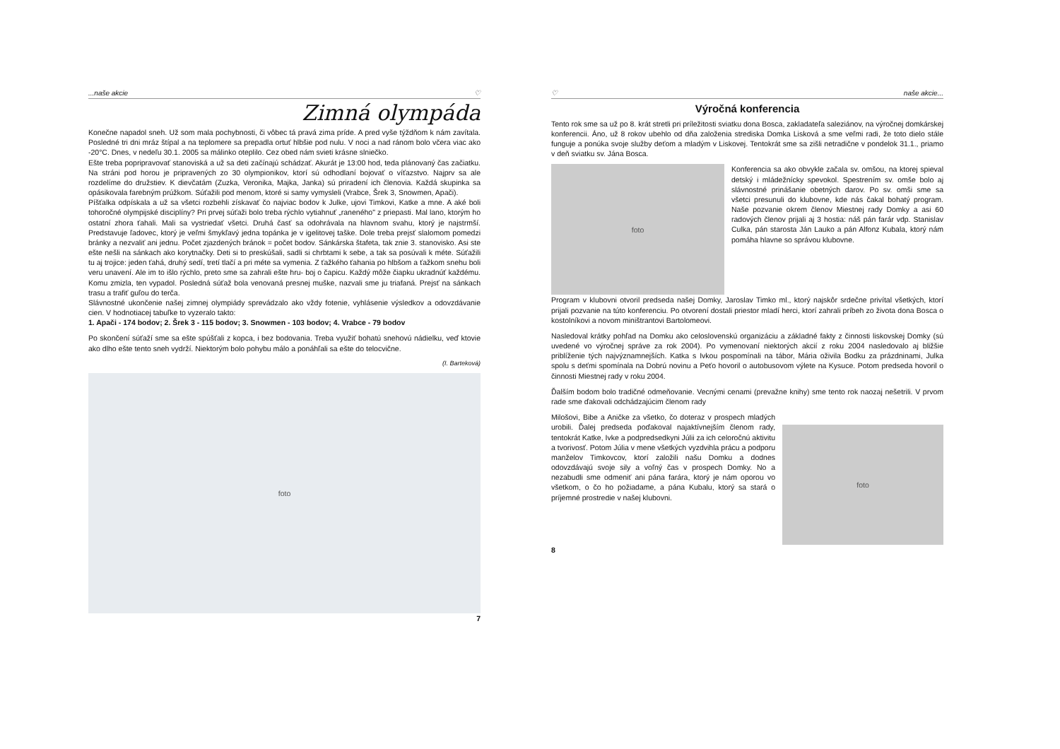...naše akcie ♡
Zimná olympáda
Konečne napadol sneh. Už som mala pochybnosti, či vôbec tá pravá zima príde. A pred vyše týždňom k nám zavítala. Posledné tri dni mráz štípal a na teplomere sa prepadla ortuť hlbšie pod nulu. V noci a nad ránom bolo včera viac ako -20°C. Dnes, v nedeľu 30.1. 2005 sa málinko oteplilo. Cez obed nám svieti krásne slniečko.
Ešte treba popripravovať stanoviská a už sa deti začínajú schádzať. Akurát je 13:00 hod, teda plánovaný čas začiatku. Na stráni pod horou je pripravených zo 30 olympionikov, ktorí sú odhodlaní bojovať o víťazstvo. Najprv sa ale rozdelíme do družstiev. K dievčatám (Zuzka, Veronika, Majka, Janka) sú priradení ich členovia. Každá skupinka sa opásikovala farebným prúžkom. Súťažili pod menom, ktoré si samy vymysleli (Vrabce, Šrek 3, Snowmen, Apači).
Píšťalka odpískala a už sa všetci rozbehli získavať čo najviac bodov k Julke, ujovi Timkovi, Katke a mne. A aké boli tohoročné olympijské disciplíny? Pri prvej súťaži bolo treba rýchlo vytiahnuť „raneného" z priepasti. Mal lano, ktorým ho ostatní zhora ťahali. Mali sa vystriedať všetci. Druhá časť sa odohrávala na hlavnom svahu, ktorý je najstrmší. Predstavuje ľadovec, ktorý je veľmi šmykľavý jedna topánka je v igelitovej taške. Dole treba prejsť slalomom pomedzi bránky a nezvaliť ani jednu. Počet zjazdených bránok = počet bodov. Sánkárska štafeta, tak znie 3. stanovisko. Asi ste ešte nešli na sánkach ako korytnačky. Deti si to preskúšali, sadli si chrbtami k sebe, a tak sa posúvali k méte. Súťažili tu aj trojice: jeden ťahá, druhý sedí, tretí tlačí a pri méte sa vymenia. Z ťažkého ťahania po hlbšom a ťažkom snehu boli veru unavení. Ale im to išlo rýchlo, preto sme sa zahrali ešte hru- boj o čapicu. Každý môže čiapku ukradnúť každému. Komu zmizla, ten vypadol. Posledná súťaž bola venovaná presnej muške, nazvali sme ju triafaná. Prejsť na sánkach trasu a trafiť guľou do terča.
Slávnostné ukončenie našej zimnej olympiády sprevádzalo ako vždy fotenie, vyhlásenie výsledkov a odovzdávanie cien. V hodnotiacej tabuľke to vyzeralo takto:
1. Apači - 174 bodov; 2. Šrek 3 - 115 bodov; 3. Snowmen - 103 bodov; 4. Vrabce - 79 bodov
Po skončení súťaží sme sa ešte spúšťali z kopca, i bez bodovania. Treba využiť bohatú snehovú nádielku, veď ktovie ako dlho ešte tento sneh vydrží. Niektorým bolo pohybu málo a ponáhľali sa ešte do telocvične.
(I. Barteková)
foto
7
♡ naše akcie...
Výročná konferencia
Tento rok sme sa už po 8. krát stretli pri príležitosti sviatku dona Bosca, zakladateľa saleziánov, na výročnej domkárskej konferencii. Áno, už 8 rokov ubehlo od dňa založenia strediska Domka Lisková a sme veľmi radi, že toto dielo stále funguje a ponúka svoje služby deťom a mladým v Liskovej. Tentokrát sme sa zišli netradične v pondelok 31.1., priamo v deň sviatku sv. Jána Bosca.
foto
Konferencia sa ako obvykle začala sv. omšou, na ktorej spieval detský i mládežnícky spevokol. Spestrením sv. omše bolo aj slávnostné prinášanie obetných darov. Po sv. omši sme sa všetci presunuli do klubovne, kde nás čakal bohatý program. Naše pozvanie okrem členov Miestnej rady Domky a asi 60 radových členov prijali aj 3 hostia: náš pán farár vdp. Stanislav Culka, pán starosta Ján Lauko a pán Alfonz Kubala, ktorý nám pomáha hlavne so správou klubovne.
Program v klubovni otvoril predseda našej Domky, Jaroslav Timko ml., ktorý najskôr srdečne privítal všetkých, ktorí prijali pozvanie na túto konferenciu. Po otvorení dostali priestor mladí herci, ktorí zahrali príbeh zo života dona Bosca o kostolníkovi a novom miništrantovi Bartolomeovi.
Nasledoval krátky pohľad na Domku ako celoslovenskú organizáciu a základné fakty z činnosti liskovskej Domky (sú uvedené vo výročnej správe za rok 2004). Po vymenovaní niektorých akcií z roku 2004 nasledovalo aj bližšie priblíženie tých najvýznamnejších. Katka s Ivkou pospomínali na tábor, Mária oživila Bodku za prázdninami, Julka spolu s deťmi spomínala na Dobrú novinu a Peťo hovoril o autobusovom výlete na Kysuce. Potom predseda hovoril o činnosti Miestnej rady v roku 2004.
Ďalším bodom bolo tradičné odmeňovanie. Vecnými cenami (prevažne knihy) sme tento rok naozaj nešetrili. V prvom rade sme ďakovali odchádzajúcim členom rady
Milošovi, Bibe a Aničke za všetko, čo doteraz v prospech mladých urobili. Ďalej predseda poďakoval najaktívnejším členom rady, tentokrát Katke, Ivke a podpredsedkyni Júlii za ich celoročnú aktivitu a tvorivosť. Potom Júlia v mene všetkých vyzdvihla prácu a podporu manželov Timkovcov, ktorí založili našu Domku a dodnes odovzdávajú svoje sily a voľný čas v prospech Domky. No a nezabudli sme odmeniť ani pána farára, ktorý je nám oporou vo všetkom, o čo ho požiadame, a pána Kubalu, ktorý sa stará o príjemné prostredie v našej klubovni.
foto
8